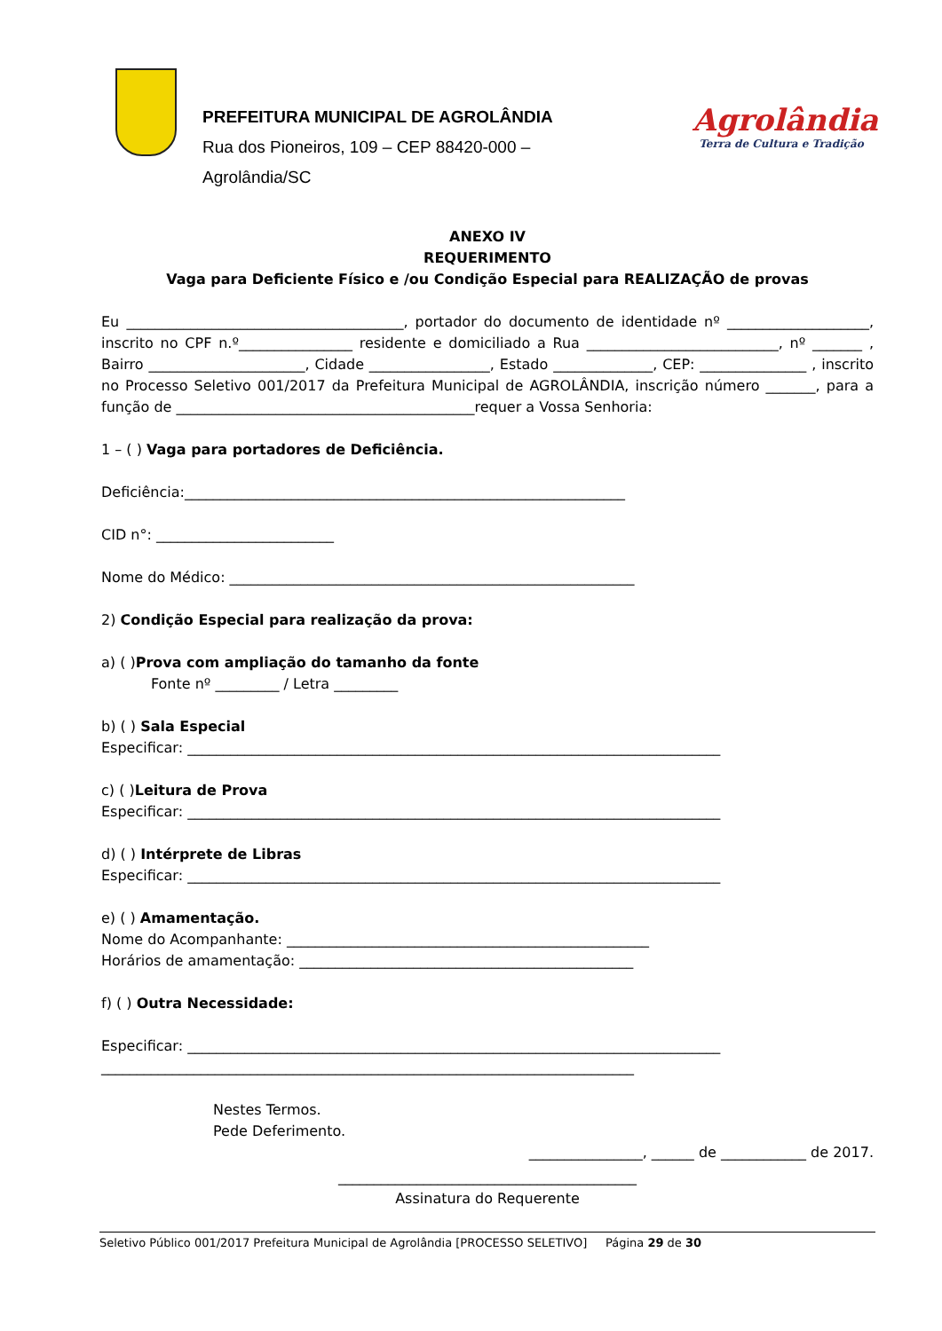PREFEITURA MUNICIPAL DE AGROLÂNDIA
Rua dos Pioneiros, 109 – CEP 88420-000 –
Agrolândia/SC
Agrolândia
Terra de Cultura e Tradição
ANEXO IV
REQUERIMENTO
Vaga para Deficiente Físico e /ou Condição Especial para REALIZAÇÃO de provas
Eu _______________________________________, portador do documento de identidade nº ____________________, inscrito no CPF n.º________________ residente e domiciliado a Rua ___________________________, nº _______ , Bairro ______________________, Cidade _________________, Estado ______________, CEP: _______________ , inscrito no Processo Seletivo 001/2017 da Prefeitura Municipal de AGROLÂNDIA, inscrição número _______, para a função de __________________________________________requer a Vossa Senhoria:
1 – ( ) Vaga para portadores de Deficiência.
Deficiência:______________________________________________________________
CID n°: _________________________
Nome do Médico: _________________________________________________________
2) Condição Especial para realização da prova:
a) ( )Prova com ampliação do tamanho da fonte
Fonte nº _________ / Letra _________
b) ( ) Sala Especial
Especificar: ___________________________________________________________________________
c) ( )Leitura de Prova
Especificar: ___________________________________________________________________________
d) ( ) Intérprete de Libras
Especificar: ___________________________________________________________________________
e) ( ) Amamentação.
Nome do Acompanhante: ___________________________________________________
Horários de amamentação: _______________________________________________
f) ( ) Outra Necessidade:
Especificar: ___________________________________________________________________________
___________________________________________________________________________
Nestes Termos.
Pede Deferimento.
________________, ______ de ____________ de 2017.
__________________________________________
Assinatura do Requerente
Seletivo Público 001/2017 Prefeitura Municipal de Agrolândia [PROCESSO SELETIVO] Página 29 de 30